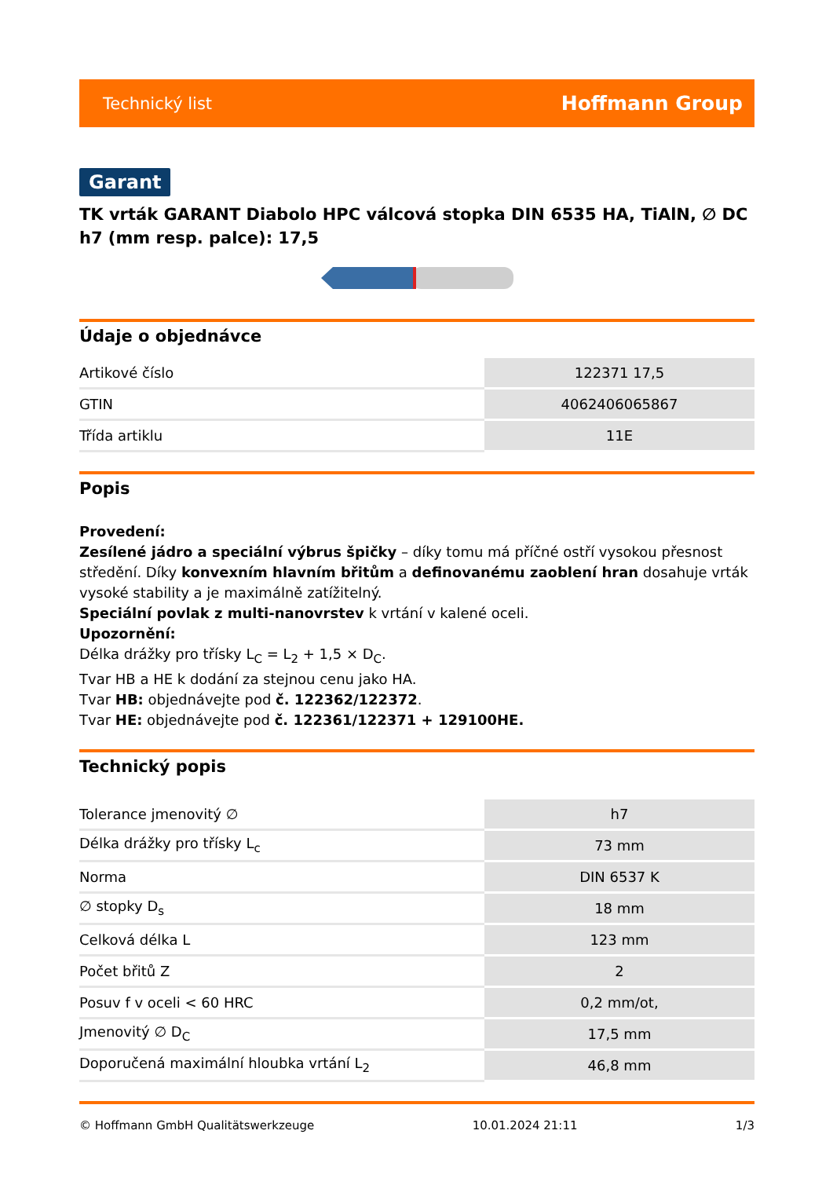Technický list Hoffmann Group
Garant
TK vrták GARANT Diabolo HPC válcová stopka DIN 6535 HA, TiAlN, ∅ DC h7 (mm resp. palce): 17,5
Údaje o objednávce
| Artikové číslo | 122371 17,5 |
| GTIN | 4062406065867 |
| Třída artiklu | 11E |
Popis
Provedení:
Zesílené jádro a speciální výbrus špičky – díky tomu má příčné ostří vysokou přesnost středění. Díky konvexním hlavním břitům a definovanému zaoblení hran dosahuje vrták vysoké stability a je maximálně zatížitelný.
Speciální povlak z multi-nanovrstev k vrtání v kalené oceli.
Upozornění:
Délka drážky pro třísky L<sub>C</sub> = L<sub>2</sub> + 1,5 × D<sub>C</sub>.
Tvar HB a HE k dodání za stejnou cenu jako HA.
Tvar HB: objednávejte pod č. 122362/122372.
Tvar HE: objednávejte pod č. 122361/122371 + 129100HE.
Technický popis
| Tolerance jmenovitý ∅ | h7 |
| Délka drážky pro třísky L<sub>c</sub> | 73 mm |
| Norma | DIN 6537 K |
| ∅ stopky D<sub>s</sub> | 18 mm |
| Celková délka L | 123 mm |
| Počet břitů Z | 2 |
| Posuv f v oceli < 60 HRC | 0,2 mm/ot, |
| Jmenovitý ∅ D<sub>C</sub> | 17,5 mm |
| Doporučená maximální hloubka vrtání L<sub>2</sub> | 46,8 mm |
© Hoffmann GmbH Qualitätswerkzeuge 10.01.2024 21:11 1/3